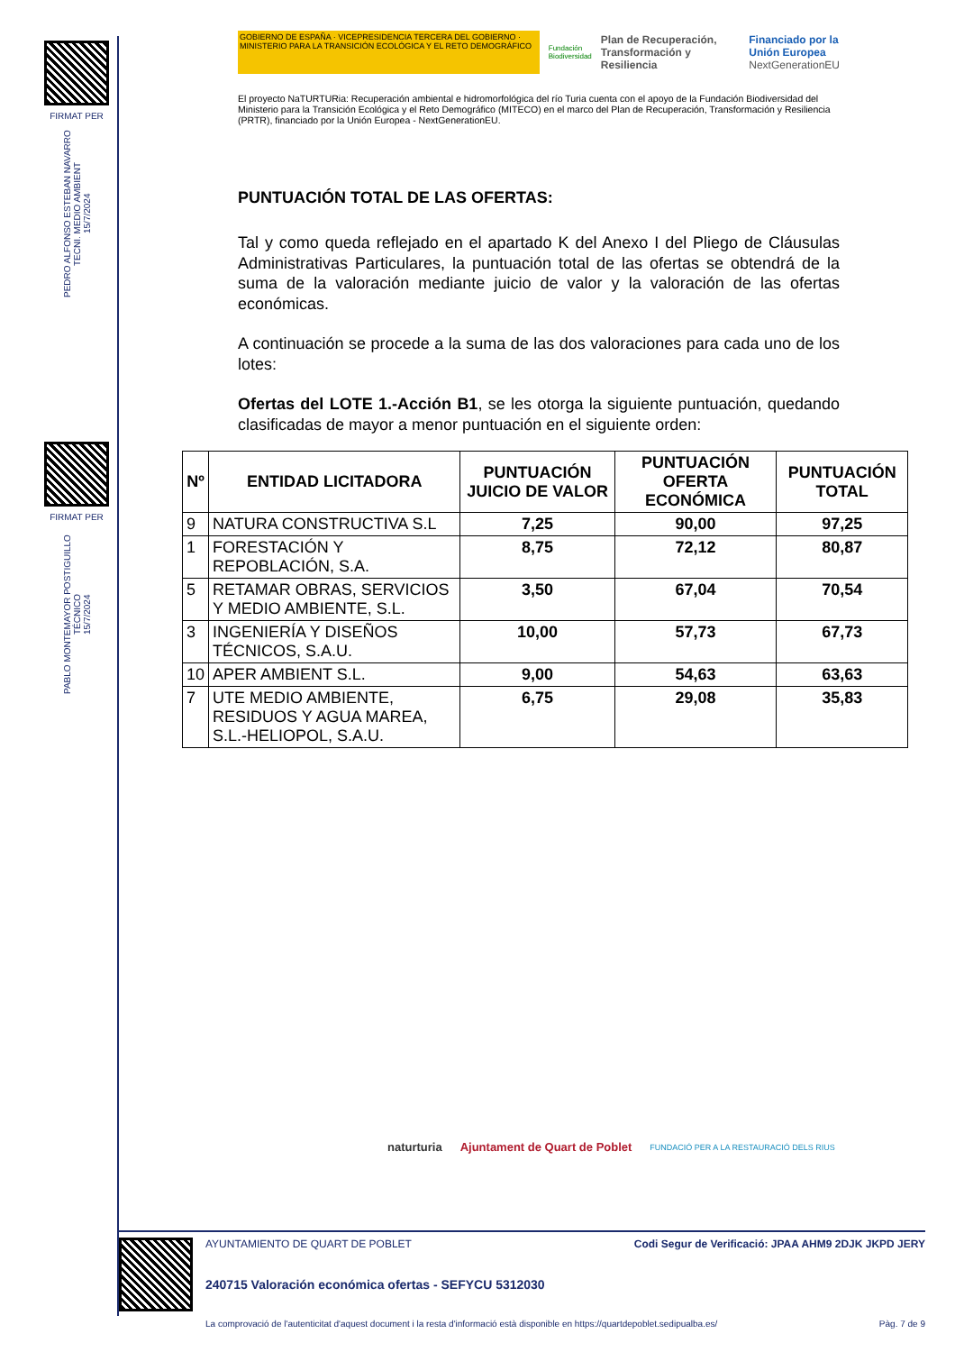FIRMAT PER
PEDRO ALFONSO ESTEBAN NAVARRO
TECNI. MEDIO AMBIENT
15/7/2024
FIRMAT PER
PABLO MONTEMAYOR POSTIGUILLO
TÉCNICO
15/7/2024
GOBIERNO DE ESPAÑA · VICEPRESIDENCIA TERCERA DEL GOBIERNO · MINISTERIO PARA LA TRANSICIÓN ECOLÓGICA Y EL RETO DEMOGRÁFICO
Fundación Biodiversidad
Plan de Recuperación, Transformación y Resiliencia
Financiado por la Unión Europea
NextGenerationEU
El proyecto NaTURTURia: Recuperación ambiental e hidromorfológica del río Turia cuenta con el apoyo de la Fundación Biodiversidad del Ministerio para la Transición Ecológica y el Reto Demográfico (MITECO) en el marco del Plan de Recuperación, Transformación y Resiliencia (PRTR), financiado por la Unión Europea - NextGenerationEU.
PUNTUACIÓN TOTAL DE LAS OFERTAS:
Tal y como queda reflejado en el apartado K del Anexo I del Pliego de Cláusulas Administrativas Particulares, la puntuación total de las ofertas se obtendrá de la suma de la valoración mediante juicio de valor y la valoración de las ofertas económicas.
A continuación se procede a la suma de las dos valoraciones para cada uno de los lotes:
Ofertas del LOTE 1.-Acción B1, se les otorga la siguiente puntuación, quedando clasificadas de mayor a menor puntuación en el siguiente orden:
| Nº | ENTIDAD LICITADORA | PUNTUACIÓN JUICIO DE VALOR | PUNTUACIÓN OFERTA ECONÓMICA | PUNTUACIÓN TOTAL |
| --- | --- | --- | --- | --- |
| 9 | NATURA CONSTRUCTIVA S.L | 7,25 | 90,00 | 97,25 |
| 1 | FORESTACIÓN Y REPOBLACIÓN, S.A. | 8,75 | 72,12 | 80,87 |
| 5 | RETAMAR OBRAS, SERVICIOS Y MEDIO AMBIENTE, S.L. | 3,50 | 67,04 | 70,54 |
| 3 | INGENIERÍA Y DISEÑOS TÉCNICOS, S.A.U. | 10,00 | 57,73 | 67,73 |
| 10 | APER AMBIENT S.L. | 9,00 | 54,63 | 63,63 |
| 7 | UTE MEDIO AMBIENTE, RESIDUOS Y AGUA MAREA, S.L.-HELIOPOL, S.A.U. | 6,75 | 29,08 | 35,83 |
naturturia Ajuntament de Quart de Poblet FUNDACIÓ PER A LA RESTAURACIÓ DELS RIUS
AYUNTAMIENTO DE QUART DE POBLET Codi Segur de Verificació: JPAA AHM9 2DJK JKPD JERY
240715 Valoración económica ofertas - SEFYCU 5312030
La comprovació de l'autenticitat d'aquest document i la resta d'informació està disponible en https://quartdepoblet.sedipualba.es/ Pàg. 7 de 9